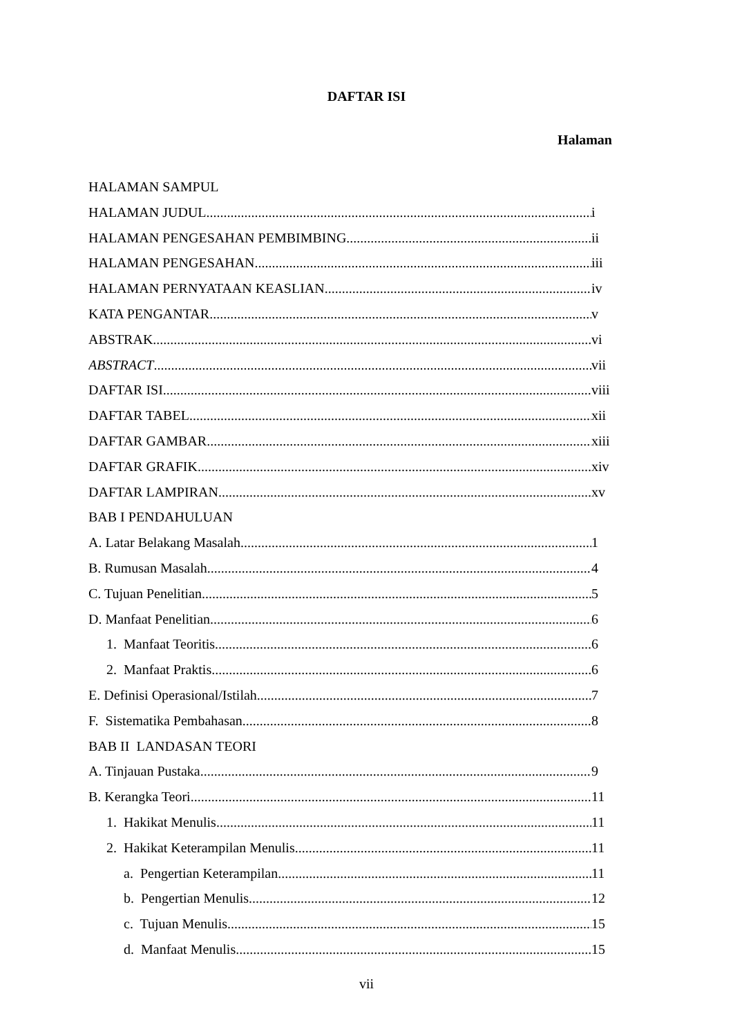DAFTAR ISI
Halaman
HALAMAN SAMPUL
HALAMAN JUDUL i
HALAMAN PENGESAHAN PEMBIMBING ii
HALAMAN PENGESAHAN iii
HALAMAN PERNYATAAN KEASLIAN iv
KATA PENGANTAR v
ABSTRAK vi
ABSTRACT vii
DAFTAR ISI viii
DAFTAR TABEL xii
DAFTAR GAMBAR xiii
DAFTAR GRAFIK xiv
DAFTAR LAMPIRAN xv
BAB I PENDAHULUAN
A. Latar Belakang Masalah 1
B. Rumusan Masalah 4
C. Tujuan Penelitian 5
D. Manfaat Penelitian 6
1. Manfaat Teoritis 6
2. Manfaat Praktis 6
E. Definisi Operasional/Istilah 7
F. Sistematika Pembahasan 8
BAB II LANDASAN TEORI
A. Tinjauan Pustaka 9
B. Kerangka Teori 11
1. Hakikat Menulis 11
2. Hakikat Keterampilan Menulis 11
a. Pengertian Keterampilan 11
b. Pengertian Menulis 12
c. Tujuan Menulis 15
d. Manfaat Menulis 15
vii